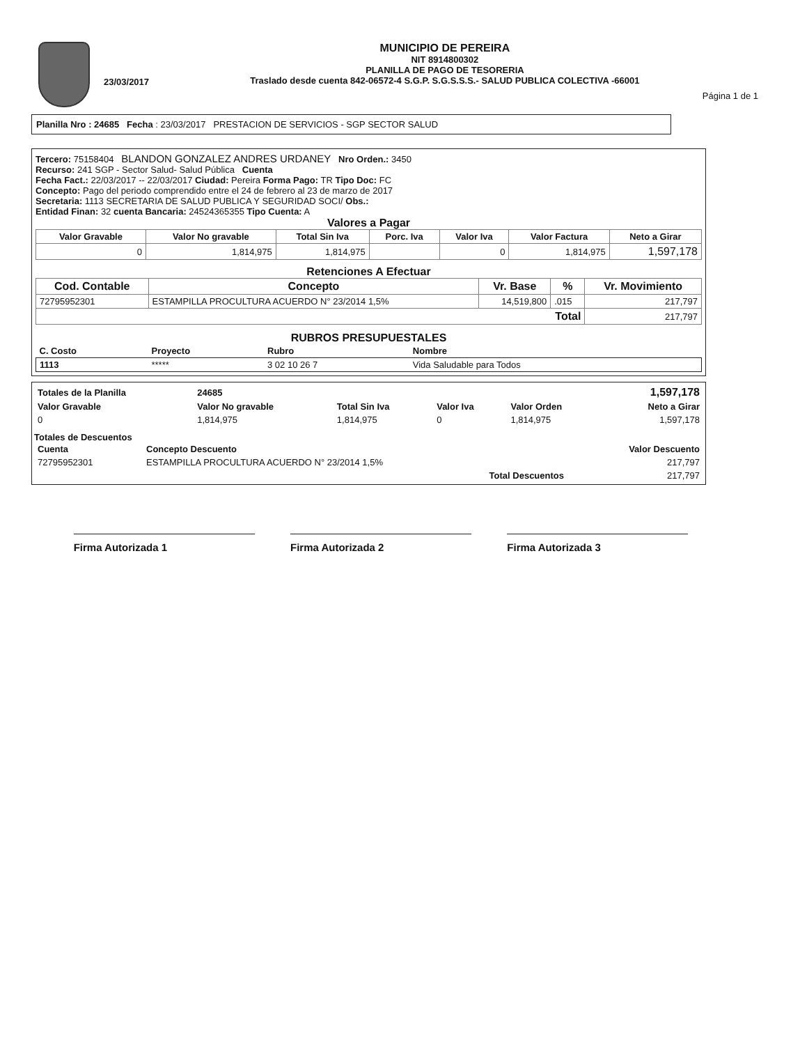23/03/2017
MUNICIPIO DE PEREIRA
NIT 8914800302
PLANILLA DE PAGO DE TESORERIA
Traslado desde cuenta 842-06572-4 S.G.P. S.G.S.S.S.- SALUD PUBLICA COLECTIVA -66001
Página 1 de 1
Planilla Nro : 24685 Fecha : 23/03/2017 PRESTACION DE SERVICIOS - SGP SECTOR SALUD
Tercero: 75158404 BLANDON GONZALEZ ANDRES URDANEY Nro Orden.: 3450
Recurso: 241 SGP - Sector Salud- Salud Pública Cuenta
Fecha Fact.: 22/03/2017 -- 22/03/2017 Ciudad: Pereira Forma Pago: TR Tipo Doc: FC
Concepto: Pago del periodo comprendido entre el 24 de febrero al 23 de marzo de 2017
Secretaria: 1113 SECRETARIA DE SALUD PUBLICA Y SEGURIDAD SOCI/ Obs.:
Entidad Finan: 32 cuenta Bancaria: 24524365355 Tipo Cuenta: A
Valores a Pagar
| Valor Gravable | Valor No gravable | Total Sin Iva | Porc. Iva | Valor Iva | Valor Factura | Neto a Girar |
| --- | --- | --- | --- | --- | --- | --- |
| 0 | 1,814,975 | 1,814,975 | | 0 | 1,814,975 | 1,597,178 |
Retenciones A Efectuar
| Cod. Contable | Concepto | Vr. Base | % | Vr. Movimiento |
| --- | --- | --- | --- | --- |
| 72795952301 | ESTAMPILLA PROCULTURA ACUERDO N° 23/2014 1,5% | 14,519,800 | .015 | 217,797 |
| Total | | | | 217,797 |
RUBROS PRESUPUESTALES
| C. Costo | Proyecto | Rubro | Nombre |
| --- | --- | --- | --- |
| 1113 | ***** | 3 02 10 26 7 | Vida Saludable para Todos |
| Totales de la Planilla | 24685 | | | | 1,597,178 |
| Valor Gravable | Valor No gravable | Total Sin Iva | Valor Iva | Valor Orden | Neto a Girar |
| 0 | 1,814,975 | 1,814,975 | 0 | 1,814,975 | 1,597,178 |
Totales de Descuentos
| Cuenta | Concepto Descuento | Valor Descuento |
| 72795952301 | ESTAMPILLA PROCULTURA ACUERDO N° 23/2014 1,5% | 217,797 |
| | Total Descuentos | 217,797 |
Firma Autorizada 1 Firma Autorizada 2 Firma Autorizada 3